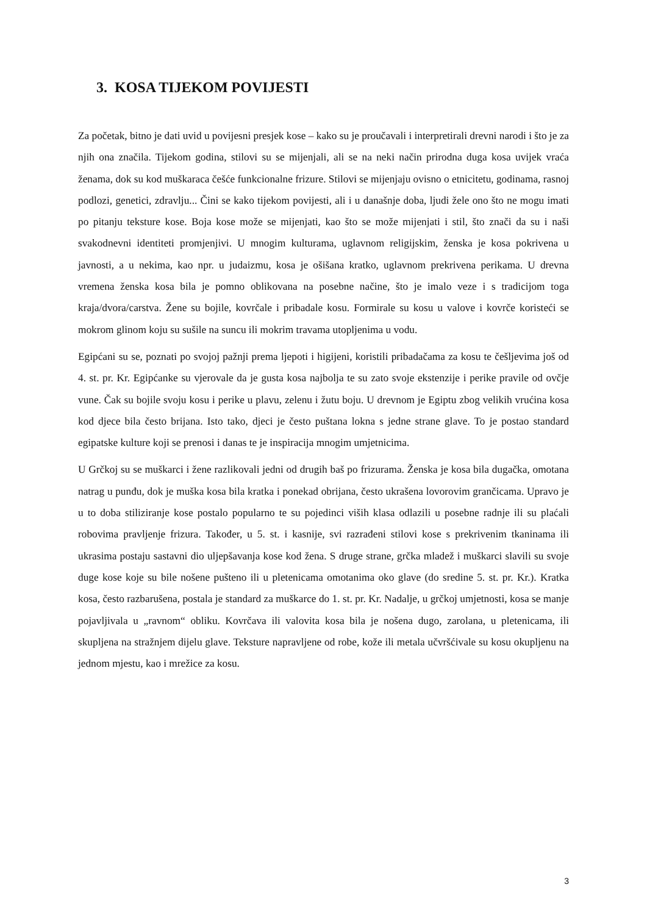3. KOSA TIJEKOM POVIJESTI
Za početak, bitno je dati uvid u povijesni presjek kose – kako su je proučavali i interpretirali drevni narodi i što je za njih ona značila. Tijekom godina, stilovi su se mijenjali, ali se na neki način prirodna duga kosa uvijek vraća ženama, dok su kod muškaraca češće funkcionalne frizure. Stilovi se mijenjaju ovisno o etnicitetu, godinama, rasnoj podlozi, genetici, zdravlju... Čini se kako tijekom povijesti, ali i u današnje doba, ljudi žele ono što ne mogu imati po pitanju teksture kose. Boja kose može se mijenjati, kao što se može mijenjati i stil, što znači da su i naši svakodnevni identiteti promjenjivi. U mnogim kulturama, uglavnom religijskim, ženska je kosa pokrivena u javnosti, a u nekima, kao npr. u judaizmu, kosa je ošišana kratko, uglavnom prekrivena perikama. U drevna vremena ženska kosa bila je pomno oblikovana na posebne načine, što je imalo veze i s tradicijom toga kraja/dvora/carstva. Žene su bojile, kovrčale i pribadale kosu. Formirale su kosu u valove i kovrče koristeći se mokrom glinom koju su sušile na suncu ili mokrim travama utopljenima u vodu.
Egipćani su se, poznati po svojoj pažnji prema ljepoti i higijeni, koristili pribadačama za kosu te češljevima još od 4. st. pr. Kr. Egipćanke su vjerovale da je gusta kosa najbolja te su zato svoje ekstenzije i perike pravile od ovčje vune. Čak su bojile svoju kosu i perike u plavu, zelenu i žutu boju. U drevnom je Egiptu zbog velikih vrućina kosa kod djece bila često brijana. Isto tako, djeci je često puštana lokna s jedne strane glave. To je postao standard egipatske kulture koji se prenosi i danas te je inspiracija mnogim umjetnicima.
U Grčkoj su se muškarci i žene razlikovali jedni od drugih baš po frizurama. Ženska je kosa bila dugačka, omotana natrag u punđu, dok je muška kosa bila kratka i ponekad obrijana, često ukrašena lovorovim grančicama. Upravo je u to doba stiliziranje kose postalo popularno te su pojedinci viših klasa odlazili u posebne radnje ili su plaćali robovima pravljenje frizura. Također, u 5. st. i kasnije, svi razrađeni stilovi kose s prekrivenim tkaninama ili ukrasima postaju sastavni dio uljepšavanja kose kod žena. S druge strane, grčka mladež i muškarci slavili su svoje duge kose koje su bile nošene pušteno ili u pletenicama omotanima oko glave (do sredine 5. st. pr. Kr.). Kratka kosa, često razbarušena, postala je standard za muškarce do 1. st. pr. Kr. Nadalje, u grčkoj umjetnosti, kosa se manje pojavljivala u „ravnom“ obliku. Kovrčava ili valovita kosa bila je nošena dugo, zarolana, u pletenicama, ili skupljena na stražnjem dijelu glave. Teksture napravljene od robe, kože ili metala učvršćivale su kosu okupljenu na jednom mjestu, kao i mrežice za kosu.
3